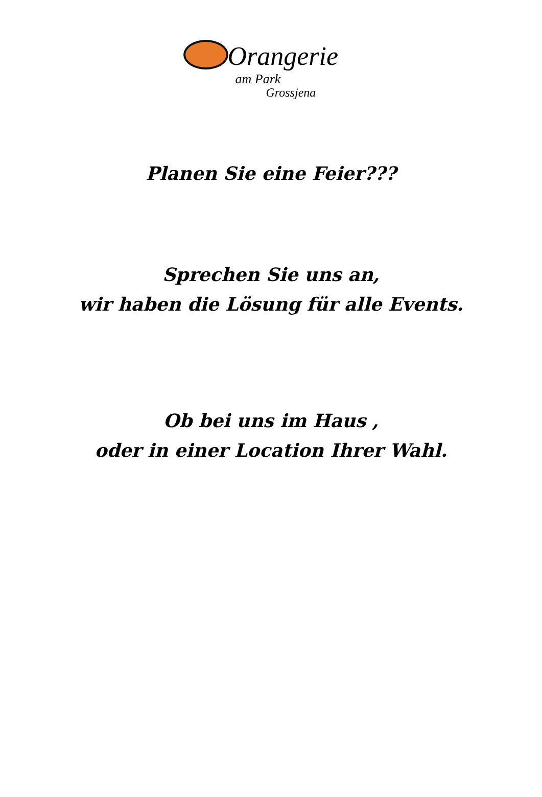Orangerie
am Park
Grossjena
Planen Sie eine Feier???
Sprechen Sie uns an,
wir haben die Lösung für alle Events.
Ob bei uns im Haus ,
oder in einer Location Ihrer Wahl.